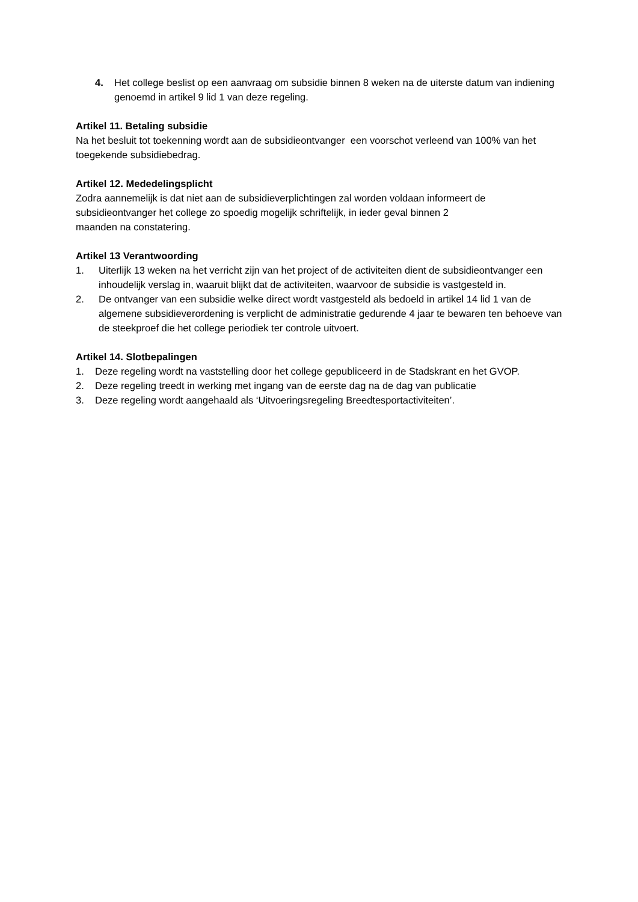4. Het college beslist op een aanvraag om subsidie binnen 8 weken na de uiterste datum van indiening genoemd in artikel 9 lid 1 van deze regeling.
Artikel 11. Betaling subsidie
Na het besluit tot toekenning wordt aan de subsidieontvanger een voorschot verleend van 100% van het toegekende subsidiebedrag.
Artikel 12. Mededelingsplicht
Zodra aannemelijk is dat niet aan de subsidieverplichtingen zal worden voldaan informeert de subsidieontvanger het college zo spoedig mogelijk schriftelijk, in ieder geval binnen 2
maanden na constatering.
Artikel 13 Verantwoording
1. Uiterlijk 13 weken na het verricht zijn van het project of de activiteiten dient de subsidieontvanger een inhoudelijk verslag in, waaruit blijkt dat de activiteiten, waarvoor de subsidie is vastgesteld in.
2. De ontvanger van een subsidie welke direct wordt vastgesteld als bedoeld in artikel 14 lid 1 van de algemene subsidieverordening is verplicht de administratie gedurende 4 jaar te bewaren ten behoeve van de steekproef die het college periodiek ter controle uitvoert.
Artikel 14. Slotbepalingen
1. Deze regeling wordt na vaststelling door het college gepubliceerd in de Stadskrant en het GVOP.
2. Deze regeling treedt in werking met ingang van de eerste dag na de dag van publicatie
3. Deze regeling wordt aangehaald als ‘Uitvoeringsregeling Breedtesportactiviteiten’.